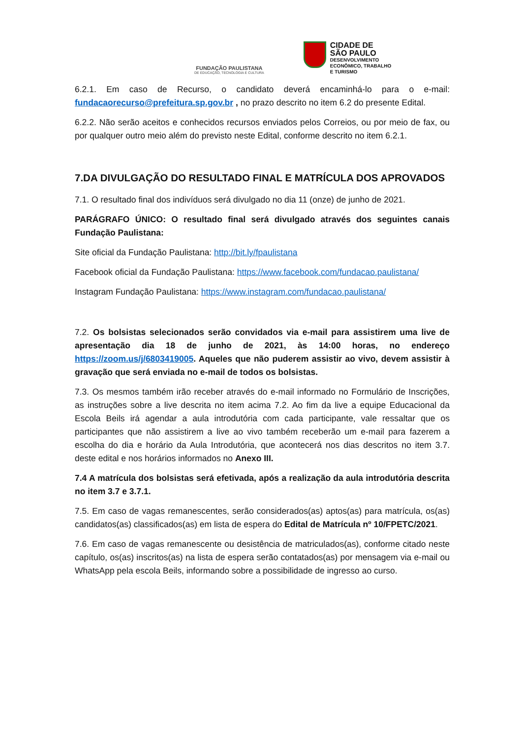FUNDAÇÃO PAULISTANA
DE EDUCAÇÃO, TECNOLOGIA E CULTURA
CIDADE DE
SÃO PAULO
DESENVOLVIMENTO
ECONÔMICO, TRABALHO
E TURISMO
6.2.1. Em caso de Recurso, o candidato deverá encaminhá-lo para o e-mail: fundacaorecurso@prefeitura.sp.gov.br , no prazo descrito no item 6.2 do presente Edital.
6.2.2. Não serão aceitos e conhecidos recursos enviados pelos Correios, ou por meio de fax, ou por qualquer outro meio além do previsto neste Edital, conforme descrito no item 6.2.1.
7.DA DIVULGAÇÃO DO RESULTADO FINAL E MATRÍCULA DOS APROVADOS
7.1. O resultado final dos indivíduos será divulgado no dia 11 (onze) de junho de 2021.
PARÁGRAFO ÚNICO: O resultado final será divulgado através dos seguintes canais Fundação Paulistana:
Site oficial da Fundação Paulistana: http://bit.ly/fpaulistana
Facebook oficial da Fundação Paulistana: https://www.facebook.com/fundacao.paulistana/
Instagram Fundação Paulistana: https://www.instagram.com/fundacao.paulistana/
7.2. Os bolsistas selecionados serão convidados via e-mail para assistirem uma live de apresentação dia 18 de junho de 2021, às 14:00 horas, no endereço https://zoom.us/j/6803419005. Aqueles que não puderem assistir ao vivo, devem assistir à gravação que será enviada no e-mail de todos os bolsistas.
7.3. Os mesmos também irão receber através do e-mail informado no Formulário de Inscrições, as instruções sobre a live descrita no item acima 7.2. Ao fim da live a equipe Educacional da Escola Beils irá agendar a aula introdutória com cada participante, vale ressaltar que os participantes que não assistirem a live ao vivo também receberão um e-mail para fazerem a escolha do dia e horário da Aula Introdutória, que acontecerá nos dias descritos no item 3.7. deste edital e nos horários informados no Anexo III.
7.4 A matrícula dos bolsistas será efetivada, após a realização da aula introdutória descrita no item 3.7 e 3.7.1.
7.5. Em caso de vagas remanescentes, serão considerados(as) aptos(as) para matrícula, os(as) candidatos(as) classificados(as) em lista de espera do Edital de Matrícula nº 10/FPETC/2021.
7.6. Em caso de vagas remanescente ou desistência de matriculados(as), conforme citado neste capítulo, os(as) inscritos(as) na lista de espera serão contatados(as) por mensagem via e-mail ou WhatsApp pela escola Beils, informando sobre a possibilidade de ingresso ao curso.